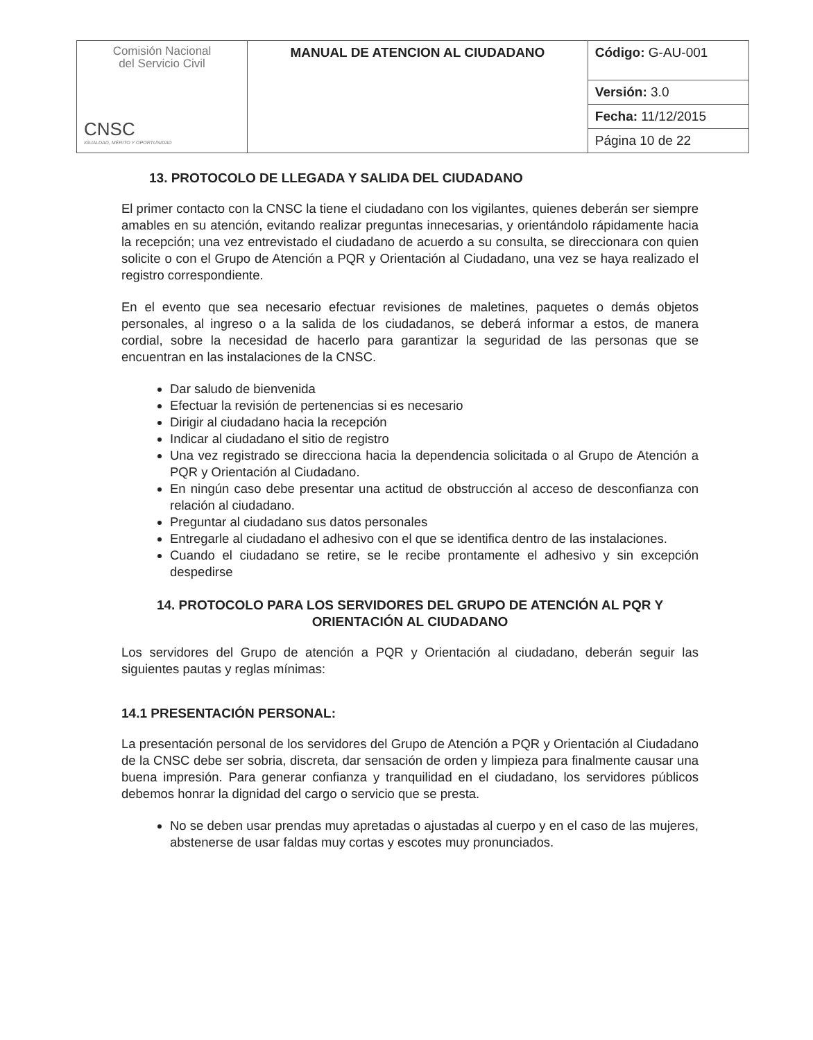| Comisión Nacional del Servicio Civil CNSC IGUALDAD, MÉRITO Y OPORTUNIDAD | MANUAL DE ATENCION AL CIUDADANO | Código: G-AU-001 |
| | | Versión: 3.0 |
| | | Fecha: 11/12/2015 |
| | | Página 10 de 22 |
13. PROTOCOLO DE LLEGADA Y SALIDA DEL CIUDADANO
El primer contacto con la CNSC la tiene el ciudadano con los vigilantes, quienes deberán ser siempre amables en su atención, evitando realizar preguntas innecesarias, y orientándolo rápidamente hacia la recepción; una vez entrevistado el ciudadano de acuerdo a su consulta, se direccionara con quien solicite o con el Grupo de Atención a PQR y Orientación al Ciudadano, una vez se haya realizado el registro correspondiente.
En el evento que sea necesario efectuar revisiones de maletines, paquetes o demás objetos personales, al ingreso o a la salida de los ciudadanos, se deberá informar a estos, de manera cordial, sobre la necesidad de hacerlo para garantizar la seguridad de las personas que se encuentran en las instalaciones de la CNSC.
Dar saludo de bienvenida
Efectuar la revisión de pertenencias si es necesario
Dirigir al ciudadano hacia la recepción
Indicar al ciudadano el sitio de registro
Una vez registrado se direcciona hacia la dependencia solicitada o al Grupo de Atención a PQR y Orientación al Ciudadano.
En ningún caso debe presentar una actitud de obstrucción al acceso de desconfianza con relación al ciudadano.
Preguntar al ciudadano sus datos personales
Entregarle al ciudadano el adhesivo con el que se identifica dentro de las instalaciones.
Cuando el ciudadano se retire, se le recibe prontamente el adhesivo y sin excepción despedirse
14. PROTOCOLO PARA LOS SERVIDORES DEL GRUPO DE ATENCIÓN AL PQR Y ORIENTACIÓN AL CIUDADANO
Los servidores del Grupo de atención a PQR y Orientación al ciudadano, deberán seguir las siguientes pautas y reglas mínimas:
14.1 PRESENTACIÓN PERSONAL:
La presentación personal de los servidores del Grupo de Atención a PQR y Orientación al Ciudadano de la CNSC debe ser sobria, discreta, dar sensación de orden y limpieza para finalmente causar una buena impresión. Para generar confianza y tranquilidad en el ciudadano, los servidores públicos debemos honrar la dignidad del cargo o servicio que se presta.
No se deben usar prendas muy apretadas o ajustadas al cuerpo y en el caso de las mujeres, abstenerse de usar faldas muy cortas y escotes muy pronunciados.